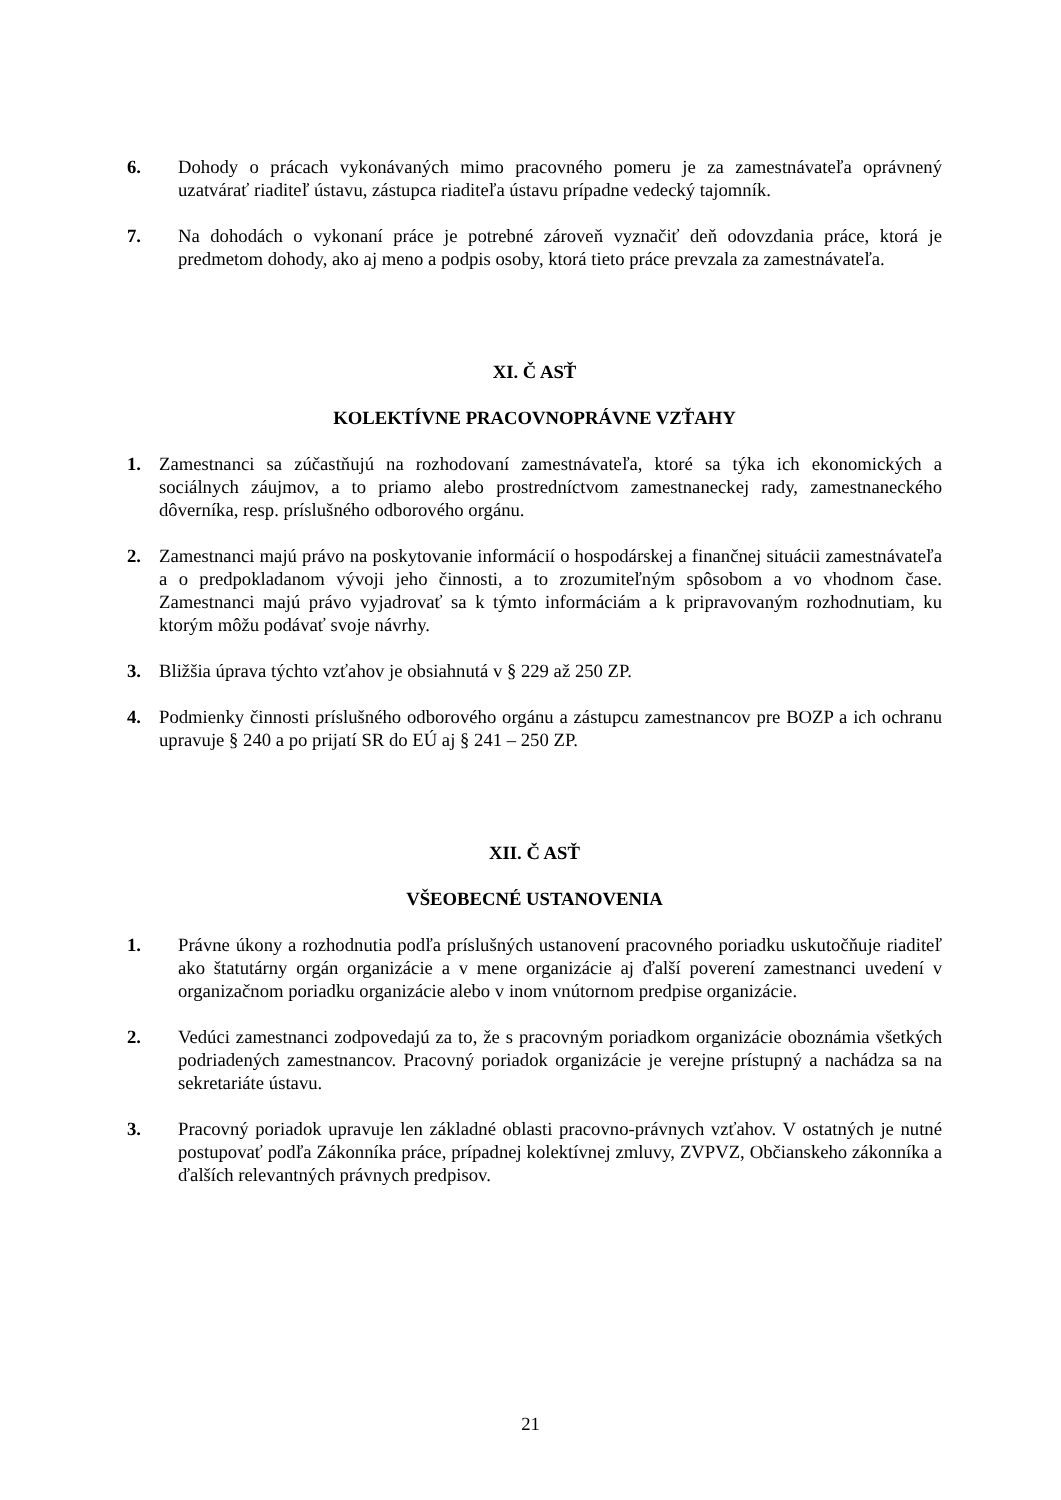6. Dohody o prácach vykonávaných mimo pracovného pomeru je za zamestnávateľa oprávnený uzatvárať riaditeľ ústavu, zástupca riaditeľa ústavu prípadne vedecký tajomník.
7. Na dohodách o vykonaní práce je potrebné zároveň vyznačiť deň odovzdania práce, ktorá je predmetom dohody, ako aj meno a podpis osoby, ktorá tieto práce prevzala za zamestnávateľa.
XI. Č ASŤ
KOLEKTÍVNE PRACOVNOPRÁVNE VZŤAHY
1. Zamestnanci sa zúčastňujú na rozhodovaní zamestnávateľa, ktoré sa týka ich ekonomických a sociálnych záujmov, a to priamo alebo prostredníctvom zamestnaneckej rady, zamestnaneckého dôverníka, resp. príslušného odborového orgánu.
2. Zamestnanci majú právo na poskytovanie informácií o hospodárskej a finančnej situácii zamestnávateľa a o predpokladanom vývoji jeho činnosti, a to zrozumiteľným spôsobom a vo vhodnom čase. Zamestnanci majú právo vyjadrovať sa k týmto informáciám a k pripravovaným rozhodnutiam, ku ktorým môžu podávať svoje návrhy.
3. Bližšia úprava týchto vzťahov je obsiahnutá v § 229 až 250 ZP.
4. Podmienky činnosti príslušného odborového orgánu a zástupcu zamestnancov pre BOZP a ich ochranu upravuje § 240 a po prijatí SR do EÚ aj § 241 – 250 ZP.
XII. Č ASŤ
VŠEOBECNÉ USTANOVENIA
1. Právne úkony a rozhodnutia podľa príslušných ustanovení pracovného poriadku uskutočňuje riaditeľ ako štatutárny orgán organizácie a v mene organizácie aj ďalší poverení zamestnanci uvedení v organizačnom poriadku organizácie alebo v inom vnútornom predpise organizácie.
2. Vedúci zamestnanci zodpovedajú za to, že s pracovným poriadkom organizácie oboznámia všetkých podriadených zamestnancov. Pracovný poriadok organizácie je verejne prístupný a nachádza sa na sekretariáte ústavu.
3. Pracovný poriadok upravuje len základné oblasti pracovno-právnych vzťahov. V ostatných je nutné postupovať podľa Zákonníka práce, prípadnej kolektívnej zmluvy, ZVPVZ, Občianskeho zákonníka a ďalších relevantných právnych predpisov.
21